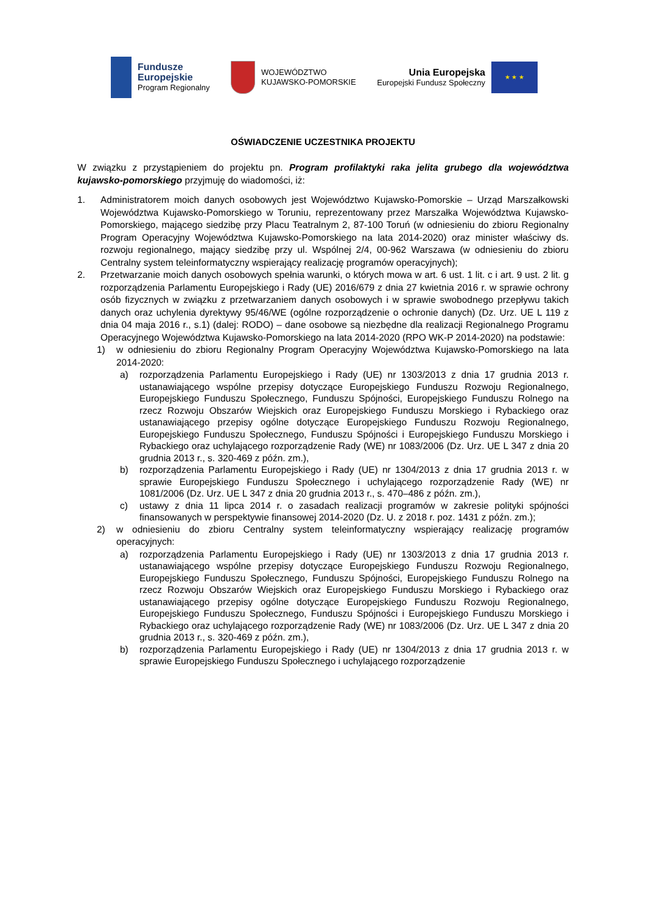Fundusze
Europejskie
Program Regionalny
WOJEWÓDZTWO
KUJAWSKO-POMORSKIE
Unia Europejska
Europejski Fundusz Społeczny
★ ★ ★
OŚWIADCZENIE UCZESTNIKA PROJEKTU
W związku z przystąpieniem do projektu pn. Program profilaktyki raka jelita grubego dla województwa kujawsko-pomorskiego przyjmuję do wiadomości, iż:
1. Administratorem moich danych osobowych jest Województwo Kujawsko-Pomorskie – Urząd Marszałkowski Województwa Kujawsko-Pomorskiego w Toruniu, reprezentowany przez Marszałka Województwa Kujawsko-Pomorskiego, mającego siedzibę przy Placu Teatralnym 2, 87-100 Toruń (w odniesieniu do zbioru Regionalny Program Operacyjny Województwa Kujawsko-Pomorskiego na lata 2014-2020) oraz minister właściwy ds. rozwoju regionalnego, mający siedzibę przy ul. Wspólnej 2/4, 00-962 Warszawa (w odniesieniu do zbioru Centralny system teleinformatyczny wspierający realizację programów operacyjnych);
2. Przetwarzanie moich danych osobowych spełnia warunki, o których mowa w art. 6 ust. 1 lit. c i art. 9 ust. 2 lit. g rozporządzenia Parlamentu Europejskiego i Rady (UE) 2016/679 z dnia 27 kwietnia 2016 r. w sprawie ochrony osób fizycznych w związku z przetwarzaniem danych osobowych i w sprawie swobodnego przepływu takich danych oraz uchylenia dyrektywy 95/46/WE (ogólne rozporządzenie o ochronie danych) (Dz. Urz. UE L 119 z dnia 04 maja 2016 r., s.1) (dalej: RODO) – dane osobowe są niezbędne dla realizacji Regionalnego Programu Operacyjnego Województwa Kujawsko-Pomorskiego na lata 2014-2020 (RPO WK-P 2014-2020) na podstawie:
1) w odniesieniu do zbioru Regionalny Program Operacyjny Województwa Kujawsko-Pomorskiego na lata 2014-2020:
a) rozporządzenia Parlamentu Europejskiego i Rady (UE) nr 1303/2013 z dnia 17 grudnia 2013 r. ustanawiającego wspólne przepisy dotyczące Europejskiego Funduszu Rozwoju Regionalnego, Europejskiego Funduszu Społecznego, Funduszu Spójności, Europejskiego Funduszu Rolnego na rzecz Rozwoju Obszarów Wiejskich oraz Europejskiego Funduszu Morskiego i Rybackiego oraz ustanawiającego przepisy ogólne dotyczące Europejskiego Funduszu Rozwoju Regionalnego, Europejskiego Funduszu Społecznego, Funduszu Spójności i Europejskiego Funduszu Morskiego i Rybackiego oraz uchylającego rozporządzenie Rady (WE) nr 1083/2006 (Dz. Urz. UE L 347 z dnia 20 grudnia 2013 r., s. 320-469 z późn. zm.),
b) rozporządzenia Parlamentu Europejskiego i Rady (UE) nr 1304/2013 z dnia 17 grudnia 2013 r. w sprawie Europejskiego Funduszu Społecznego i uchylającego rozporządzenie Rady (WE) nr 1081/2006 (Dz. Urz. UE L 347 z dnia 20 grudnia 2013 r., s. 470–486 z późn. zm.),
c) ustawy z dnia 11 lipca 2014 r. o zasadach realizacji programów w zakresie polityki spójności finansowanych w perspektywie finansowej 2014-2020 (Dz. U. z 2018 r. poz. 1431 z późn. zm.);
2) w odniesieniu do zbioru Centralny system teleinformatyczny wspierający realizację programów operacyjnych:
a) rozporządzenia Parlamentu Europejskiego i Rady (UE) nr 1303/2013 z dnia 17 grudnia 2013 r. ustanawiającego wspólne przepisy dotyczące Europejskiego Funduszu Rozwoju Regionalnego, Europejskiego Funduszu Społecznego, Funduszu Spójności, Europejskiego Funduszu Rolnego na rzecz Rozwoju Obszarów Wiejskich oraz Europejskiego Funduszu Morskiego i Rybackiego oraz ustanawiającego przepisy ogólne dotyczące Europejskiego Funduszu Rozwoju Regionalnego, Europejskiego Funduszu Społecznego, Funduszu Spójności i Europejskiego Funduszu Morskiego i Rybackiego oraz uchylającego rozporządzenie Rady (WE) nr 1083/2006 (Dz. Urz. UE L 347 z dnia 20 grudnia 2013 r., s. 320-469 z późn. zm.),
b) rozporządzenia Parlamentu Europejskiego i Rady (UE) nr 1304/2013 z dnia 17 grudnia 2013 r. w sprawie Europejskiego Funduszu Społecznego i uchylającego rozporządzenie